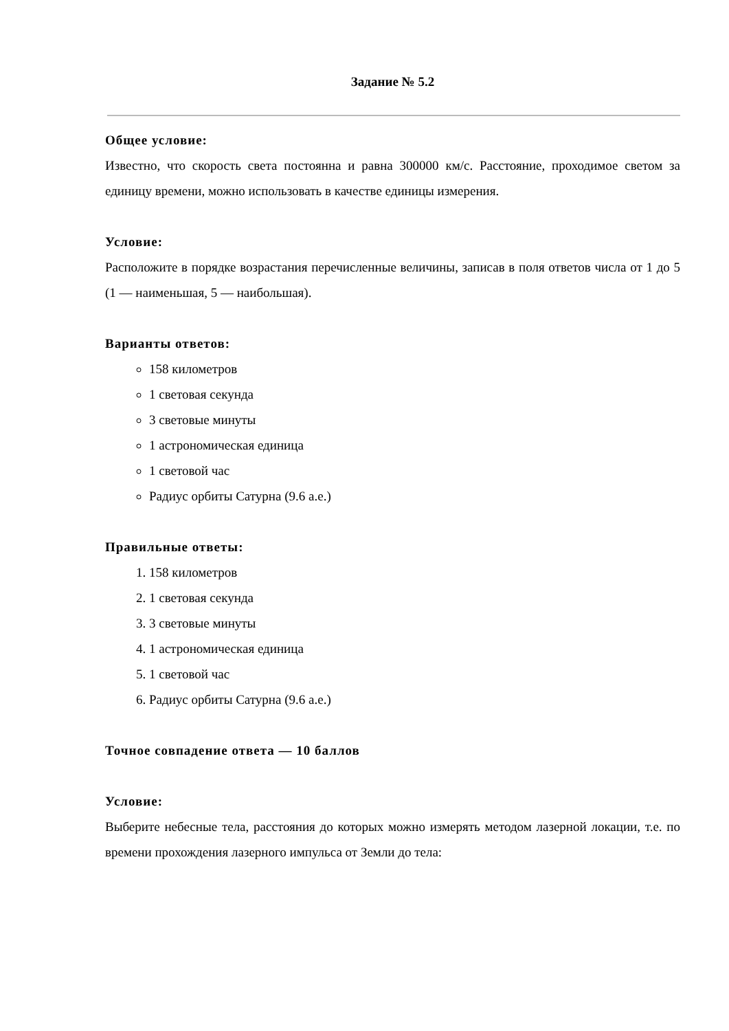Задание № 5.2
Общее условие:
Известно, что скорость света постоянна и равна 300000 км/с. Расстояние, проходимое светом за единицу времени, можно использовать в качестве единицы измерения.
Условие:
Расположите в порядке возрастания перечисленные величины, записав в поля ответов числа от 1 до 5 (1 — наименьшая, 5 — наибольшая).
Варианты ответов:
158 километров
1 световая секунда
3 световые минуты
1 астрономическая единица
1 световой час
Радиус орбиты Сатурна (9.6 а.е.)
Правильные ответы:
1. 158 километров
2. 1 световая секунда
3. 3 световые минуты
4. 1 астрономическая единица
5. 1 световой час
6. Радиус орбиты Сатурна (9.6 а.е.)
Точное совпадение ответа — 10 баллов
Условие:
Выберите небесные тела, расстояния до которых можно измерять методом лазерной локации, т.е. по времени прохождения лазерного импульса от Земли до тела: